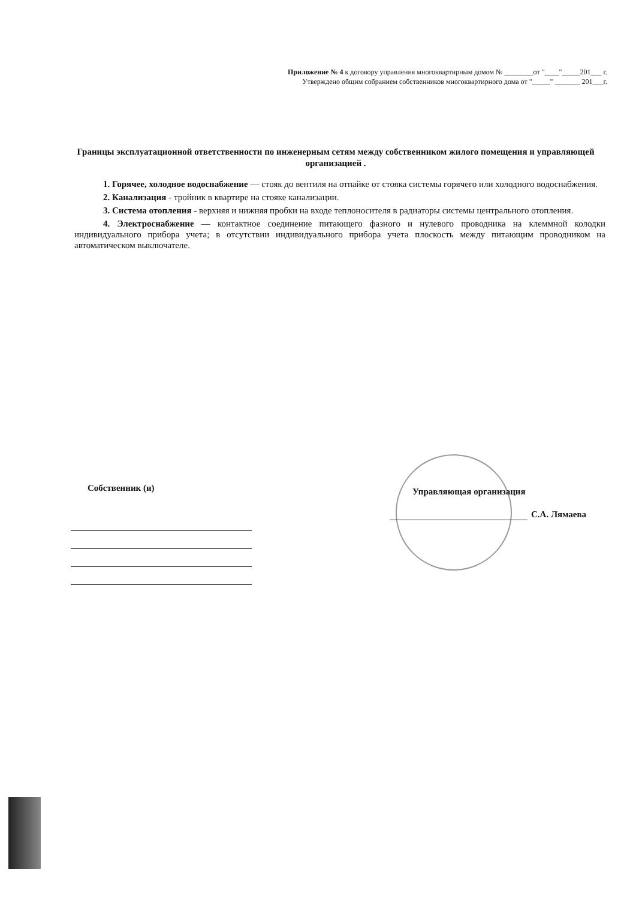Приложение № 4 к договору управления многоквартирным домом № ________от "____"_____201___ г.
Утверждено общим собранием собственников многоквартирного дома от "_____" _______ 201___г.
Границы эксплуатационной ответственности по инженерным сетям между собственником жилого помещения и управляющей организацией .
1. Горячее, холодное водоснабжение — стояк до вентиля на отпайке от стояка системы горячего или холодного водоснабжения.
2. Канализация - тройник в квартире на стояке канализации.
3. Система отопления - верхняя и нижняя пробки на входе теплоносителя в радиаторы системы центрального отопления.
4. Электроснабжение — контактное соединение питающего фазного и нулевого проводника на клеммной колодки индивидуального прибора учета; в отсутствии индивидуального прибора учета плоскость между питающим проводником на автоматическом выключателе.
Собственник (и) Управляющая организация
С.А. Лямаева